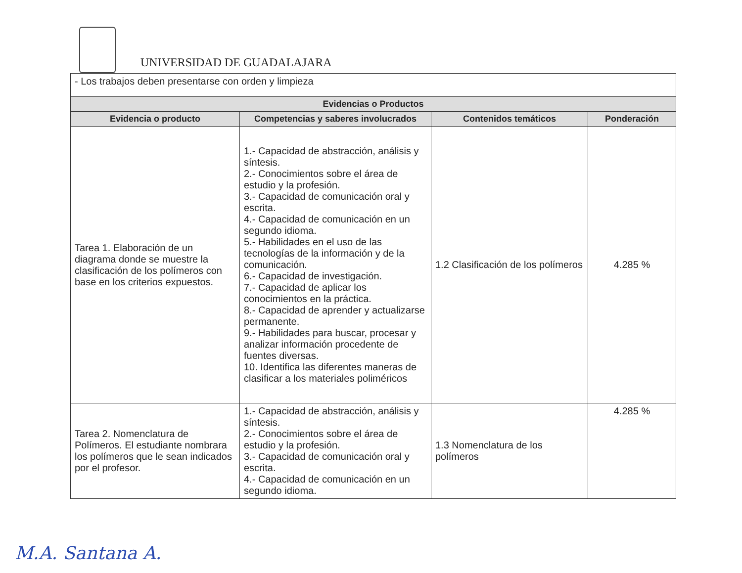UNIVERSIDAD DE GUADALAJARA
| - Los trabajos deben presentarse con orden y limpieza | | | |
| Evidencias o Productos | | | |
| Evidencia o producto | Competencias y saberes involucrados | Contenidos temáticos | Ponderación |
| Tarea 1. Elaboración de un diagrama donde se muestre la clasificación de los polímeros con base en los criterios expuestos. | 1.- Capacidad de abstracción, análisis y síntesis. 2.- Conocimientos sobre el área de estudio y la profesión. 3.- Capacidad de comunicación oral y escrita. 4.- Capacidad de comunicación en un segundo idioma. 5.- Habilidades en el uso de las tecnologías de la información y de la comunicación. 6.- Capacidad de investigación. 7.- Capacidad de aplicar los conocimientos en la práctica. 8.- Capacidad de aprender y actualizarse permanente. 9.- Habilidades para buscar, procesar y analizar información procedente de fuentes diversas. 10. Identifica las diferentes maneras de clasificar a los materiales poliméricos | 1.2 Clasificación de los polímeros | 4.285 % |
| Tarea 2. Nomenclatura de Polímeros. El estudiante nombrara los polímeros que le sean indicados por el profesor. | 1.- Capacidad de abstracción, análisis y síntesis. 2.- Conocimientos sobre el área de estudio y la profesión. 3.- Capacidad de comunicación oral y escrita. 4.- Capacidad de comunicación en un segundo idioma. | 1.3 Nomenclatura de los polímeros | 4.285 % |
M.A. Santana A.